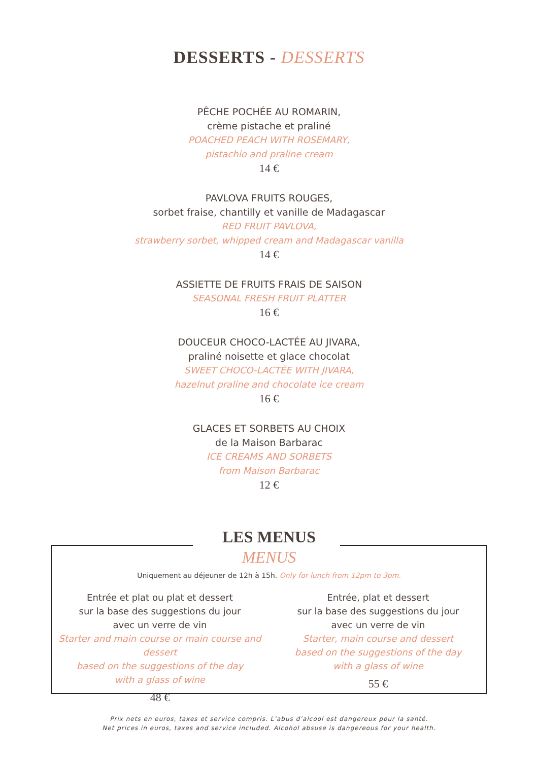DESSERTS - DESSERTS
PÊCHE POCHÉE AU ROMARIN,
crème pistache et praliné
POACHED PEACH WITH ROSEMARY,
pistachio and praline cream
14 €
PAVLOVA FRUITS ROUGES,
sorbet fraise, chantilly et vanille de Madagascar
RED FRUIT PAVLOVA,
strawberry sorbet, whipped cream and Madagascar vanilla
14 €
ASSIETTE DE FRUITS FRAIS DE SAISON
SEASONAL FRESH FRUIT PLATTER
16 €
DOUCEUR CHOCO-LACTÉE AU JIVARA,
praliné noisette et glace chocolat
SWEET CHOCO-LACTÉE WITH JIVARA,
hazelnut praline and chocolate ice cream
16 €
GLACES ET SORBETS AU CHOIX
de la Maison Barbarac
ICE CREAMS AND SORBETS
from Maison Barbarac
12 €
LES MENUS
MENUS
Uniquement au déjeuner de 12h à 15h. Only for lunch from 12pm to 3pm.
Entrée et plat ou plat et dessert
sur la base des suggestions du jour
avec un verre de vin
Starter and main course or main course and dessert
based on the suggestions of the day
with a glass of wine
48 €
Entrée, plat et dessert
sur la base des suggestions du jour
avec un verre de vin
Starter, main course and dessert
based on the suggestions of the day
with a glass of wine
55 €
Prix nets en euros, taxes et service compris. L’abus d’alcool est dangereux pour la santé.
Net prices in euros, taxes and service included. Alcohol absuse is dangereous for your health.